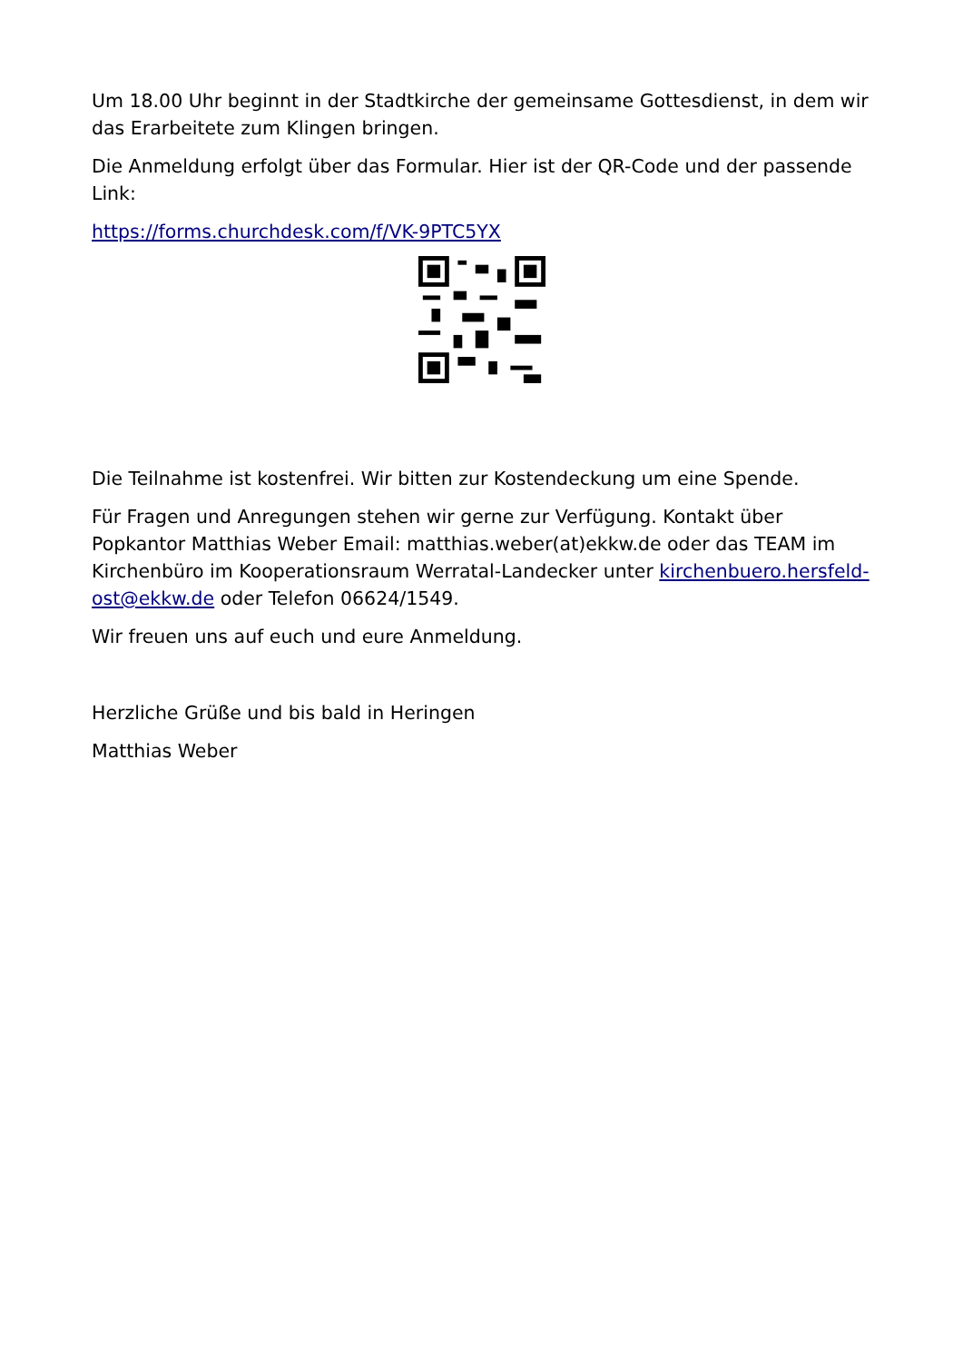Um 18.00 Uhr beginnt in der Stadtkirche der gemeinsame Gottesdienst, in dem wir das Erarbeitete zum Klingen bringen.
Die Anmeldung erfolgt über das Formular. Hier ist der QR-Code und der passende Link:
https://forms.churchdesk.com/f/VK-9PTC5YX
Die Teilnahme ist kostenfrei. Wir bitten zur Kostendeckung um eine Spende.
Für Fragen und Anregungen stehen wir gerne zur Verfügung. Kontakt über Popkantor Matthias Weber Email: matthias.weber(at)ekkw.de oder das TEAM im Kirchenbüro im Kooperationsraum Werratal-Landecker unter kirchenbuero.hersfeld-ost@ekkw.de oder Telefon 06624/1549.
Wir freuen uns auf euch und eure Anmeldung.
Herzliche Grüße und bis bald in Heringen
Matthias Weber